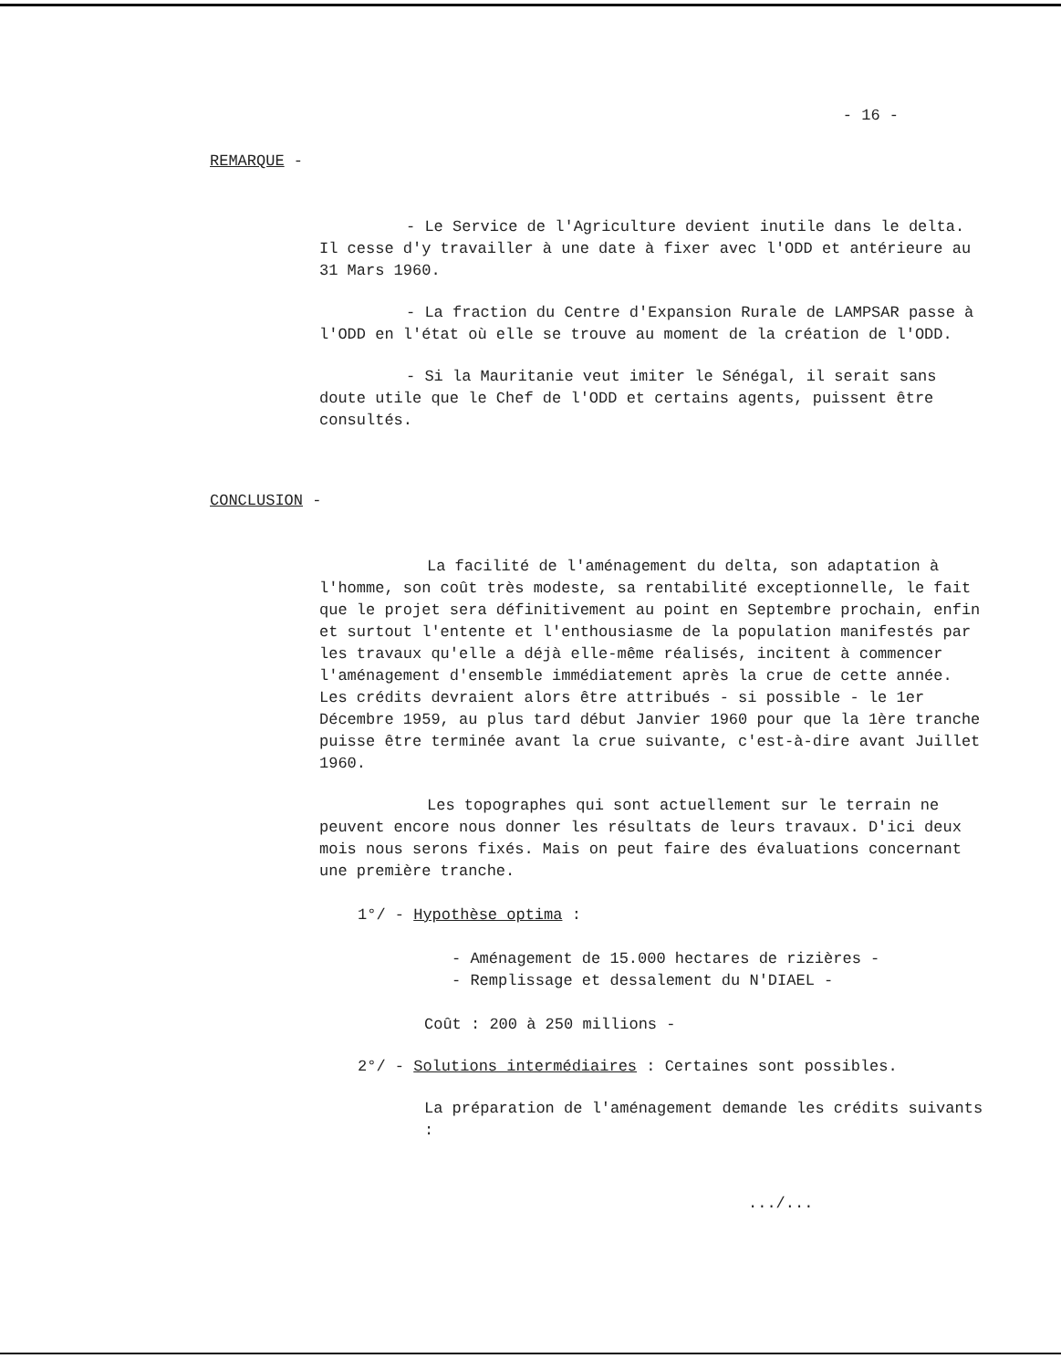- 16 -
REMARQUE -
- Le Service de l'Agriculture devient inutile dans le delta. Il cesse d'y travailler à une date à fixer avec l'ODD et antérieure au 31 Mars 1960.
- La fraction du Centre d'Expansion Rurale de LAMPSAR passe à l'ODD en l'état où elle se trouve au moment de la création de l'ODD.
- Si la Mauritanie veut imiter le Sénégal, il serait sans doute utile que le Chef de l'ODD et certains agents, puissent être consultés.
CONCLUSION -
La facilité de l'aménagement du delta, son adaptation à l'homme, son coût très modeste, sa rentabilité exceptionnelle, le fait que le projet sera définitivement au point en Septembre prochain, enfin et surtout l'entente et l'enthousiasme de la population manifestés par les travaux qu'elle a déjà elle-même réalisés, incitent à commencer l'aménagement d'ensemble immédiatement après la crue de cette année. Les crédits devraient alors être attribués - si possible - le 1er Décembre 1959, au plus tard début Janvier 1960 pour que la 1ère tranche puisse être terminée avant la crue suivante, c'est-à-dire avant Juillet 1960.
Les topographes qui sont actuellement sur le terrain ne peuvent encore nous donner les résultats de leurs travaux. D'ici deux mois nous serons fixés. Mais on peut faire des évaluations concernant une première tranche.
1°/ - Hypothèse optima :
- Aménagement de 15.000 hectares de rizières -
- Remplissage et dessalement du N'DIAEL -
Coût : 200 à 250 millions -
2°/ - Solutions intermédiaires : Certaines sont possibles.
La préparation de l'aménagement demande les crédits suivants :
.../...